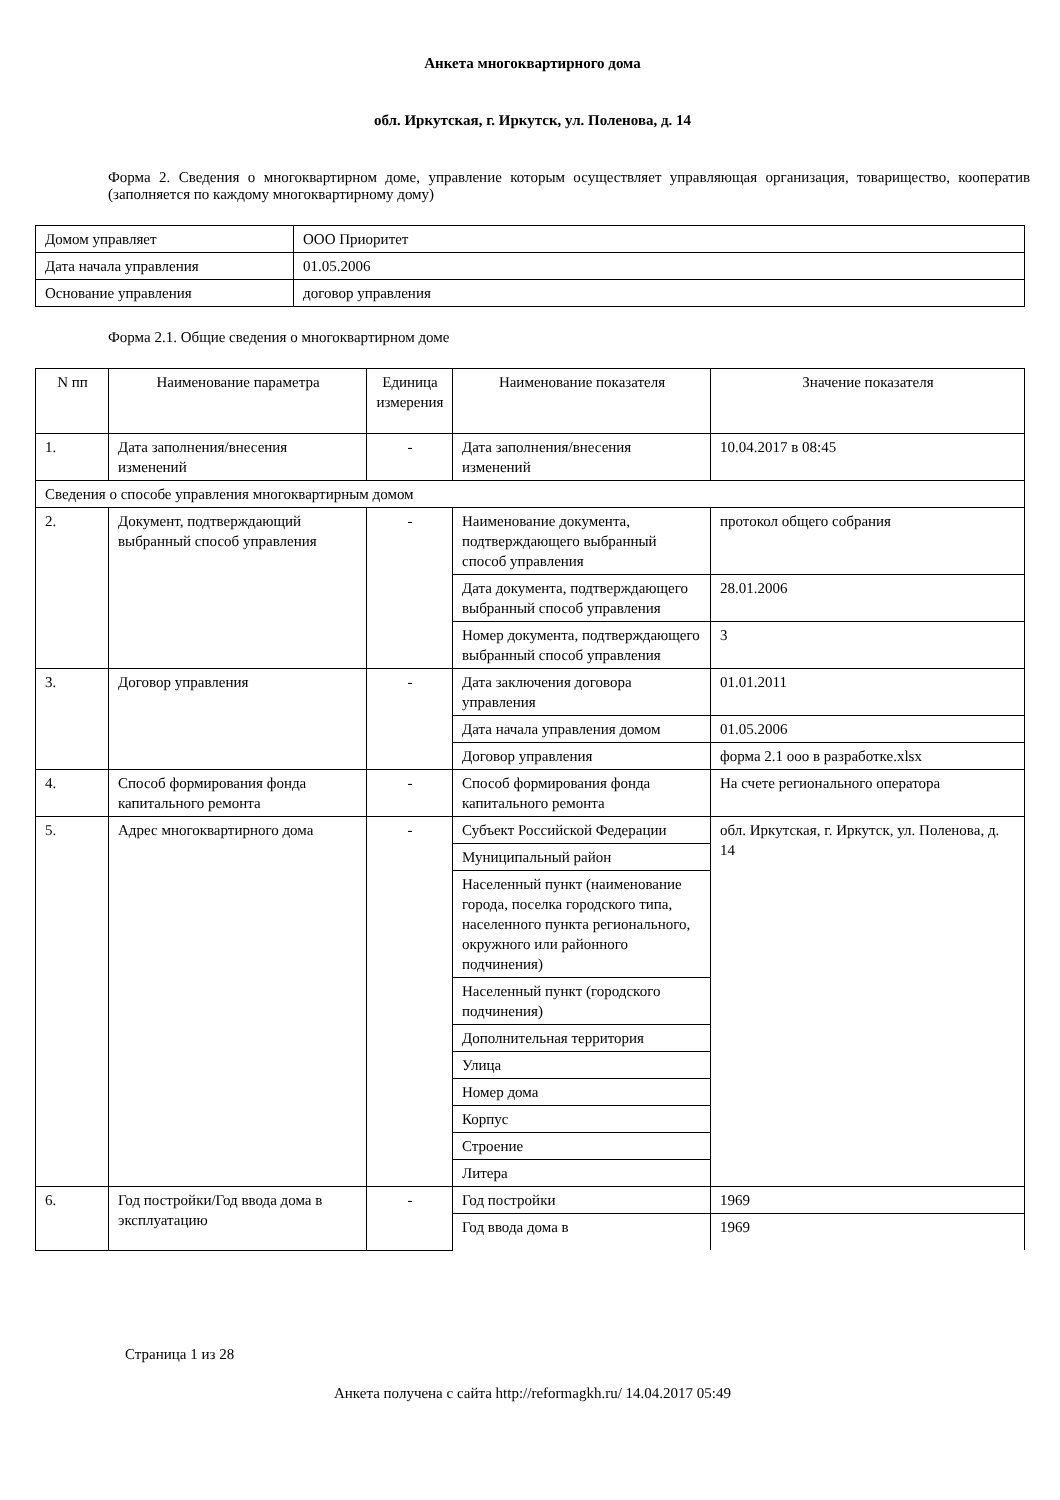Анкета многоквартирного дома
обл. Иркутская, г. Иркутск, ул. Поленова, д. 14
Форма 2. Сведения о многоквартирном доме, управление которым осуществляет управляющая организация, товарищество, кооператив (заполняется по каждому многоквартирному дому)
| Домом управляет | ООО Приоритет |
| Дата начала управления | 01.05.2006 |
| Основание управления | договор управления |
Форма 2.1. Общие сведения о многоквартирном доме
| N пп | Наименование параметра | Единица измерения | Наименование показателя | Значение показателя |
| --- | --- | --- | --- | --- |
| 1. | Дата заполнения/внесения изменений | - | Дата заполнения/внесения изменений | 10.04.2017 в 08:45 |
| Сведения о способе управления многоквартирным домом | | | | |
| 2. | Документ, подтверждающий выбранный способ управления | - | Наименование документа, подтверждающего выбранный способ управления | протокол общего собрания |
| | | | Дата документа, подтверждающего выбранный способ управления | 28.01.2006 |
| | | | Номер документа, подтверждающего выбранный способ управления | 3 |
| 3. | Договор управления | - | Дата заключения договора управления | 01.01.2011 |
| | | | Дата начала управления домом | 01.05.2006 |
| | | | Договор управления | форма 2.1 ооо в разработке.xlsx |
| 4. | Способ формирования фонда капитального ремонта | - | Способ формирования фонда капитального ремонта | На счете регионального оператора |
| 5. | Адрес многоквартирного дома | - | Субъект Российской Федерации | обл. Иркутская, г. Иркутск, ул. Поленова, д. 14 |
| | | | Муниципальный район | |
| | | | Населенный пункт (наименование города, поселка городского типа, населенного пункта регионального, окружного или районного подчинения) | |
| | | | Населенный пункт (городского подчинения) | |
| | | | Дополнительная территория | |
| | | | Улица | |
| | | | Номер дома | |
| | | | Корпус | |
| | | | Строение | |
| | | | Литера | |
| 6. | Год постройки/Год ввода дома в эксплуатацию | - | Год постройки | 1969 |
| | | | Год ввода дома в | 1969 |
Страница 1 из 28
Анкета получена с сайта http://reformagkh.ru/ 14.04.2017 05:49